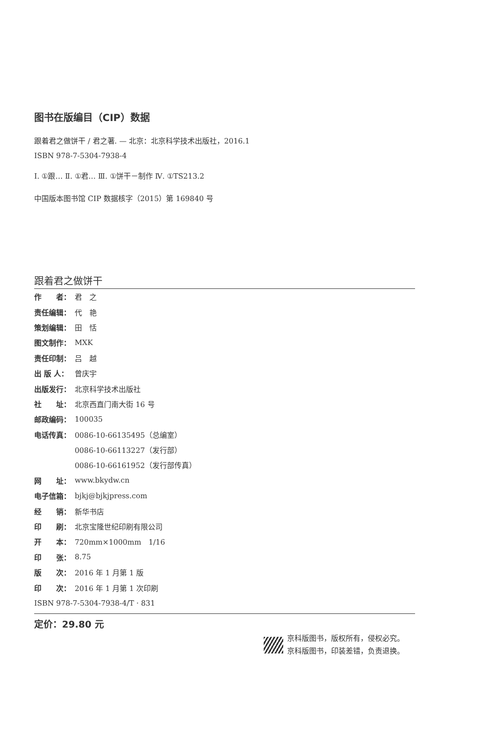图书在版编目（CIP）数据
跟着君之做饼干 / 君之著. — 北京：北京科学技术出版社，2016.1
ISBN 978-7-5304-7938-4
Ⅰ. ①跟… Ⅱ. ①君… Ⅲ. ①饼干－制作 Ⅳ. ①TS213.2
中国版本图书馆 CIP 数据核字（2015）第 169840 号
跟着君之做饼干
| 作 者： | 君 之 |
| 责任编辑： | 代 艳 |
| 策划编辑： | 田 恬 |
| 图文制作： | MXK |
| 责任印制： | 吕 越 |
| 出 版 人： | 曾庆宇 |
| 出版发行： | 北京科学技术出版社 |
| 社 址： | 北京西直门南大街 16 号 |
| 邮政编码： | 100035 |
| 电话传真： | 0086-10-66135495（总编室） |
| | 0086-10-66113227（发行部） |
| | 0086-10-66161952（发行部传真） |
| 网 址： | www.bkydw.cn |
| 电子信箱： | bjkj@bjkjpress.com |
| 经 销： | 新华书店 |
| 印 刷： | 北京宝隆世纪印刷有限公司 |
| 开 本： | 720mm×1000mm 1/16 |
| 印 张： | 8.75 |
| 版 次： | 2016 年 1 月第 1 版 |
| 印 次： | 2016 年 1 月第 1 次印刷 |
| ISBN 978-7-5304-7938-4/T · 831 | |
定价：29.80 元
京科版图书，版权所有，侵权必究。
京科版图书，印装差错，负责退换。